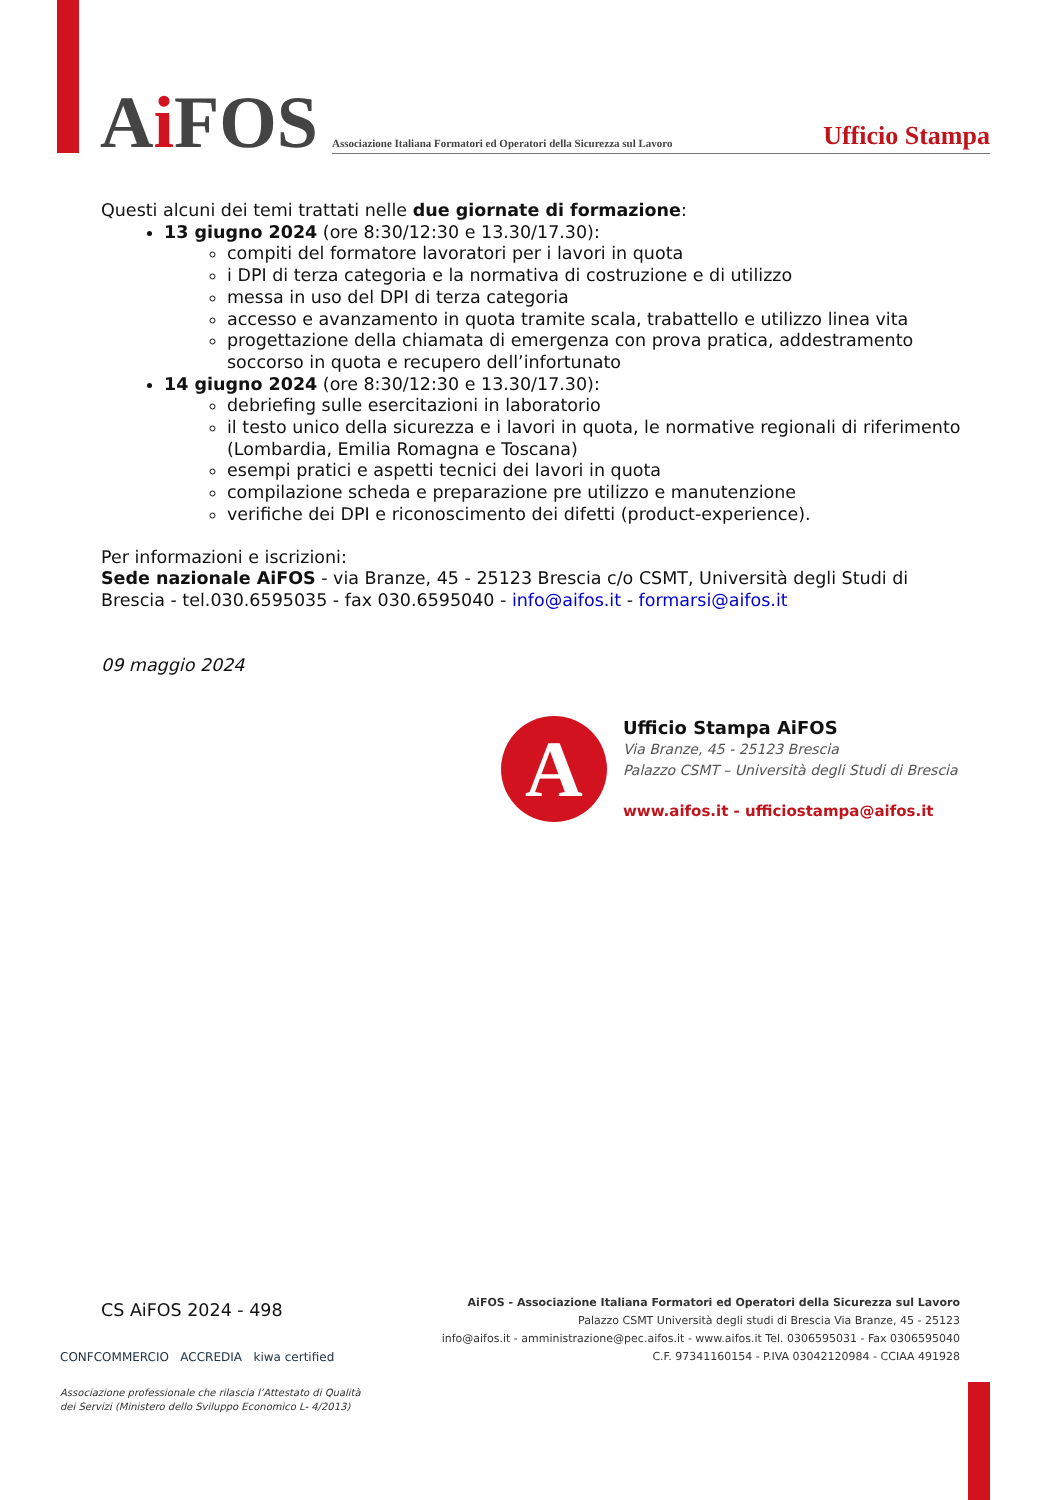Ai FOS
Associazione Italiana Formatori ed Operatori della Sicurezza sul Lavoro
Ufficio Stampa
Questi alcuni dei temi trattati nelle due giornate di formazione:
13 giugno 2024 (ore 8:30/12:30 e 13.30/17.30):
compiti del formatore lavoratori per i lavori in quota
i DPI di terza categoria e la normativa di costruzione e di utilizzo
messa in uso del DPI di terza categoria
accesso e avanzamento in quota tramite scala, trabattello e utilizzo linea vita
progettazione della chiamata di emergenza con prova pratica, addestramento soccorso in quota e recupero dell’infortunato
14 giugno 2024 (ore 8:30/12:30 e 13.30/17.30):
debriefing sulle esercitazioni in laboratorio
il testo unico della sicurezza e i lavori in quota, le normative regionali di riferimento (Lombardia, Emilia Romagna e Toscana)
esempi pratici e aspetti tecnici dei lavori in quota
compilazione scheda e preparazione pre utilizzo e manutenzione
verifiche dei DPI e riconoscimento dei difetti (product-experience).
Per informazioni e iscrizioni:
Sede nazionale AiFOS - via Branze, 45 - 25123 Brescia c/o CSMT, Università degli Studi di Brescia - tel.030.6595035 - fax 030.6595040 - info@aifos.it - formarsi@aifos.it
09 maggio 2024
A
Ufficio Stampa AiFOS
Via Branze, 45 - 25123 Brescia
Palazzo CSMT – Università degli Studi di Brescia
www.aifos.it - ufficiostampa@aifos.it
CS AiFOS 2024 - 498
CONFCOMMERCIO ACCREDIA kiwa certified
AiFOS - Associazione Italiana Formatori ed Operatori della Sicurezza sul Lavoro
Palazzo CSMT Università degli studi di Brescia Via Branze, 45 - 25123
info@aifos.it - amministrazione@pec.aifos.it - www.aifos.it Tel. 0306595031 - Fax 0306595040
C.F. 97341160154 - P.IVA 03042120984 - CCIAA 491928
Associazione professionale che rilascia l’Attestato di Qualità
dei Servizi (Ministero dello Sviluppo Economico L- 4/2013)